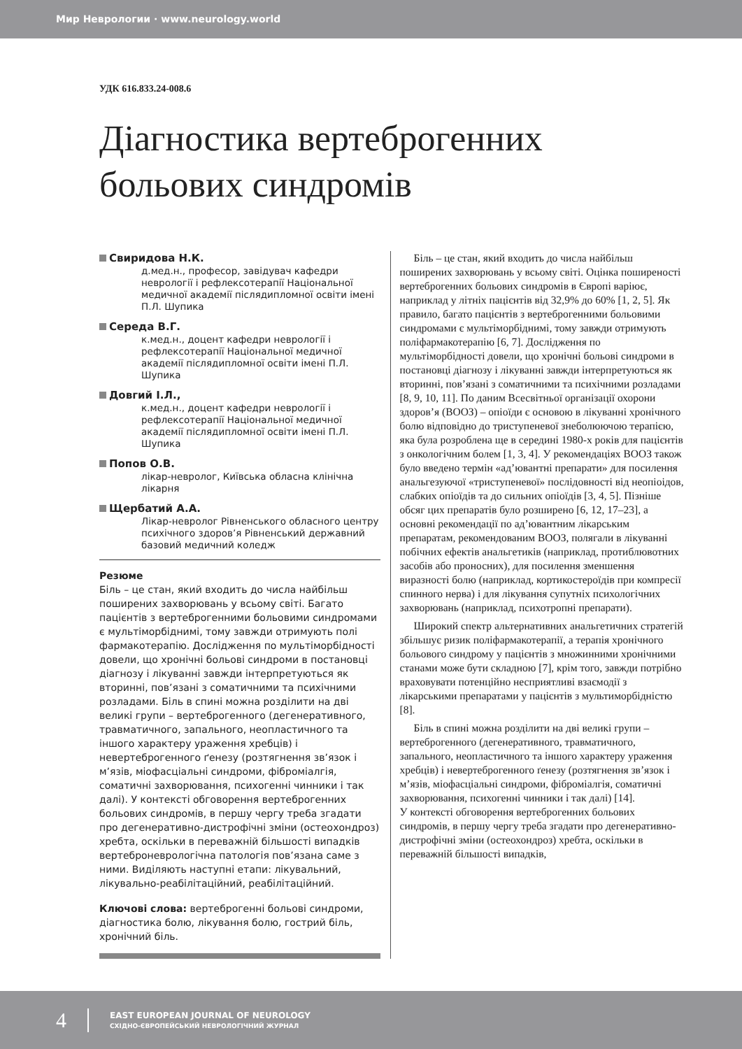Мир Неврологии · www.neurology.world
УДК 616.833.24-008.6
Діагностика вертеброгенних
больових синдромів
Свиридова Н.К.
д.мед.н., професор, завідувач кафедри неврології і рефлексотерапії Національної медичної академії післядипломної освіти імені П.Л. Шупика
Середа В.Г.
к.мед.н., доцент кафедри неврології і рефлексотерапії Національної медичної академії післядипломної освіти імені П.Л. Шупика
Довгий І.Л.,
к.мед.н., доцент кафедри неврології і рефлексотерапії Національної медичної академії післядипломної освіти імені П.Л. Шупика
Попов О.В.
лікар-невролог, Київська обласна клінічна лікарня
Щербатий А.А.
Лікар-невролог Рівненського обласного центру психічного здоров’я Рівненський державний базовий медичний коледж
Резюме
Біль – це стан, який входить до числа найбільш поширених захворювань у всьому світі. Багато пацієнтів з вертеброгенними больовими синдромами є мультіморбіднимі, тому завжди отримують полі фармакотерапію. Дослідження по мультіморбідності довели, що хронічні больові синдроми в постановці діагнозу і лікуванні завжди інтерпретуються як вторинні, пов’язані з соматичними та психічними розладами. Біль в спині можна розділити на дві великі групи – вертеброгенного (дегенеративного, травматичного, запального, неопластичного та іншого характеру ураження хребців) і невертеброгенного ґенезу (розтягнення зв’язок і м’язів, міофасціальні синдроми, фіброміалгія, соматичні захворювання, психогенні чинники і так далі). У контексті обговорення вертеброгенних больових синдромів, в першу чергу треба згадати про дегенеративно-дистрофічні зміни (остеохондроз) хребта, оскільки в переважній більшості випадків вертеброневрологічна патологія пов’язана саме з ними. Виділяють наступні етапи: лікувальний, лікувально-реабілітаційний, реабілітаційний.
Ключові слова: вертеброгенні больові синдроми, діагностика болю, лікування болю, гострий біль, хронічний біль.
Біль – це стан, який входить до числа найбільш поширених захворювань у всьому світі. Оцінка поширеності вертеброгенних больових синдромів в Європі варіює, наприклад у літніх пацієнтів від 32,9% до 60% [1, 2, 5]. Як правило, багато пацієнтів з вертеброгенними больовими синдромами є мультіморбіднимі, тому завжди отримують поліфармакотерапію [6, 7]. Дослідження по мультіморбідності довели, що хронічні больові синдроми в постановці діагнозу і лікуванні завжди інтерпретуються як вторинні, пов’язані з соматичними та психічними розладами [8, 9, 10, 11]. По даним Всесвітньої організації охорони здоров’я (ВООЗ) – опіоїди є основою в лікуванні хронічного болю відповідно до триступеневої знеболюючою терапією, яка була розроблена ще в середині 1980-х років для пацієнтів з онкологічним болем [1, 3, 4]. У рекомендаціях ВООЗ також було введено термін «ад’ювантні препарати» для посилення анальгезуючої «триступеневої» послідовності від неопіоідов, слабких опіоїдів та до сильних опіоїдів [3, 4, 5]. Пізніше обсяг цих препаратів було розширено [6, 12, 17–23], а основні рекомендації по ад’ювантним лікарським препаратам, рекомендованим ВООЗ, полягали в лікуванні побічних ефектів анальгетиків (наприклад, протиблювотних засобів або проносних), для посилення зменшення виразності болю (наприклад, кортикостероїдів при компресії спинного нерва) і для лікування супутніх психологічних захворювань (наприклад, психотропні препарати).
Широкий спектр альтернативних анальгетичних стратегій збільшує ризик поліфармакотерапії, а терапія хронічного больового синдрому у пацієнтів з множинними хронічними станами може бути складною [7], крім того, завжди потрібно враховувати потенційно несприятливі взаємодії з лікарськими препаратами у пацієнтів з мультиморбідністю [8].
Біль в спині можна розділити на дві великі групи – вертеброгенного (дегенеративного, травматичного, запального, неопластичного та іншого характеру ураження хребців) і невертеброгенного ґенезу (розтягнення зв’язок і м’язів, міофасціальні синдроми, фіброміалгія, соматичні захворювання, психогенні чинники і так далі) [14].
У контексті обговорення вертеброгенних больових синдромів, в першу чергу треба згадати про дегенеративно-дистрофічні зміни (остеохондроз) хребта, оскільки в переважній більшості випадків,
4
EAST EUROPEAN JOURNAL OF NEUROLOGY
СХІДНО-ЄВРОПЕЙСЬКИЙ НЕВРОЛОГІЧНИЙ ЖУРНАЛ